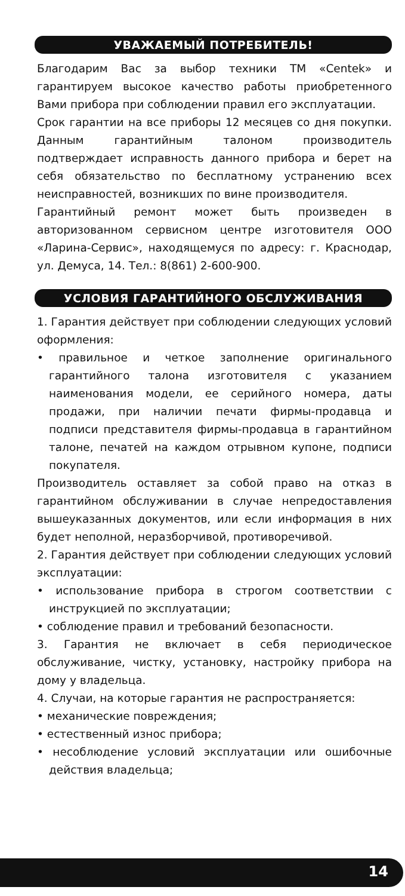УВАЖАЕМЫЙ ПОТРЕБИТЕЛЬ!
Благодарим Вас за выбор техники ТМ «Centek» и гарантируем высокое качество работы приобретенного Вами прибора при соблюдении правил его эксплуатации.
Срок гарантии на все приборы 12 месяцев со дня покупки. Данным гарантийным талоном производитель подтверждает исправность данного прибора и берет на себя обязательство по бесплатному устранению всех неисправностей, возникших по вине производителя.
Гарантийный ремонт может быть произведен в авторизованном сервисном центре изготовителя ООО «Ларина-Сервис», находящемуся по адресу: г. Краснодар, ул. Демуса, 14. Тел.: 8(861) 2-600-900.
УСЛОВИЯ ГАРАНТИЙНОГО ОБСЛУЖИВАНИЯ
1. Гарантия действует при соблюдении следующих условий оформления:
• правильное и четкое заполнение оригинального гарантийного талона изготовителя с указанием наименования модели, ее серийного номера, даты продажи, при наличии печати фирмы-продавца и подписи представителя фирмы-продавца в гарантийном талоне, печатей на каждом отрывном купоне, подписи покупателя.
Производитель оставляет за собой право на отказ в гарантийном обслуживании в случае непредоставления вышеуказанных документов, или если информация в них будет неполной, неразборчивой, противоречивой.
2. Гарантия действует при соблюдении следующих условий эксплуатации:
• использование прибора в строгом соответствии с инструкцией по эксплуатации;
• соблюдение правил и требований безопасности.
3. Гарантия не включает в себя периодическое обслуживание, чистку, установку, настройку прибора на дому у владельца.
4. Случаи, на которые гарантия не распространяется:
• механические повреждения;
• естественный износ прибора;
• несоблюдение условий эксплуатации или ошибочные действия владельца;
14